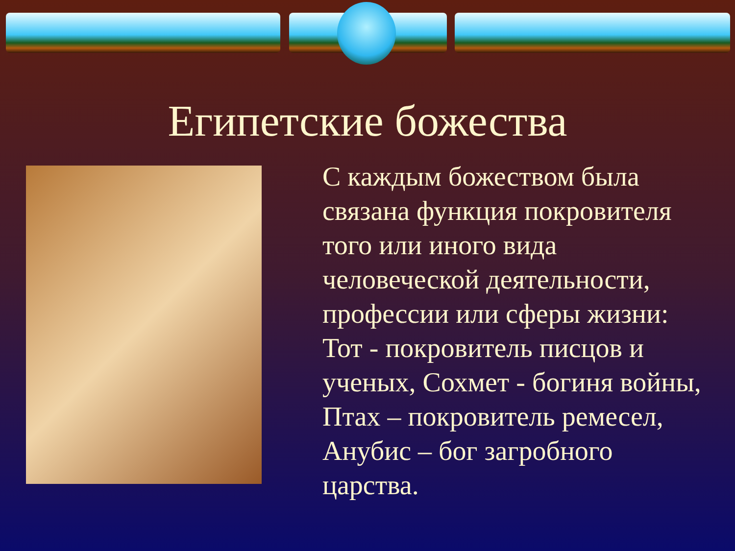Египетские божества
С каждым божеством была связана функция покровителя того или иного вида человеческой деятельности, профессии или сферы жизни: Тот - покровитель писцов и ученых, Сохмет - богиня войны, Птах – покровитель ремесел, Анубис – бог загробного царства.